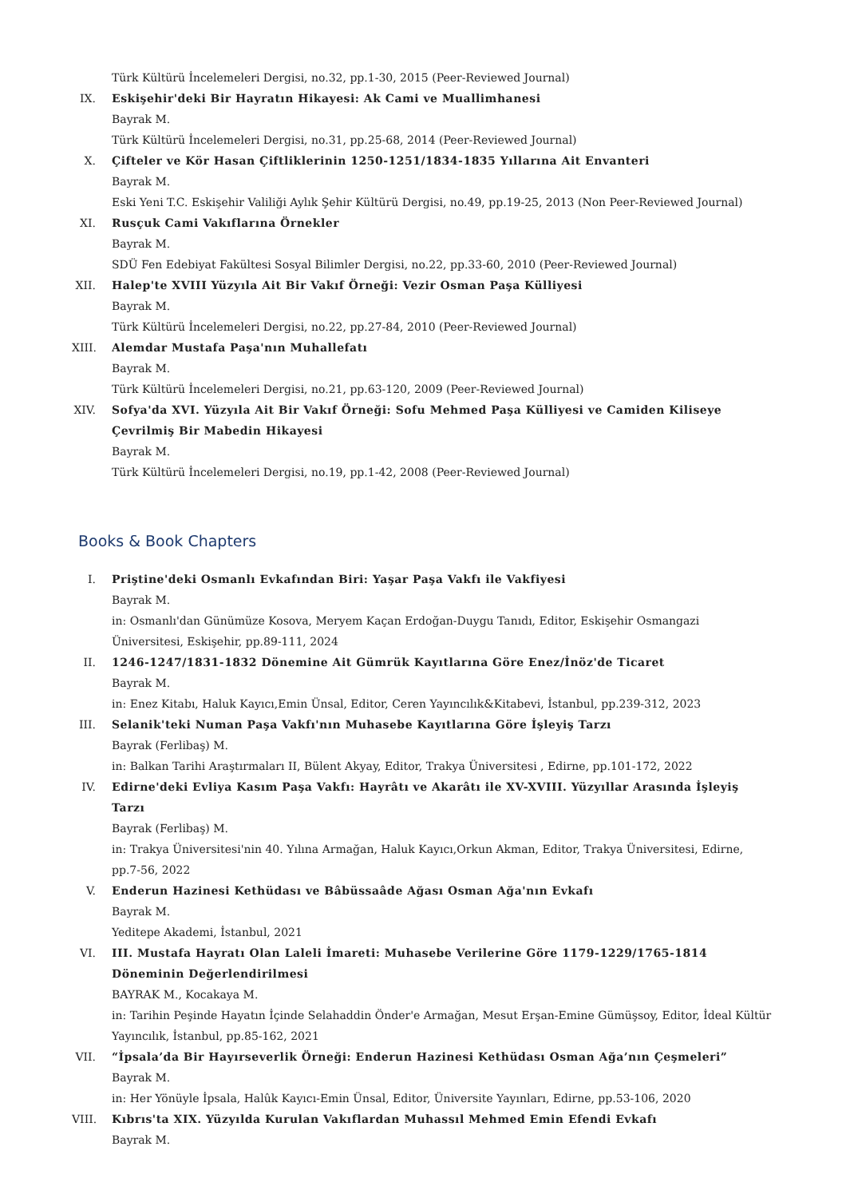Türk Kültürü İncelemeleri Dergisi, no.32, pp.1-30, 2015 (Peer-Reviewed Journal)
IX. Eskişehir'deki Bir Hayratın Hikayesi: Ak Cami ve Muallimhanesi
Bayrak M.
Türk Kültürü İncelemeleri Dergisi, no.31, pp.25-68, 2014 (Peer-Reviewed Journal)
X. Çifteler ve Kör Hasan Çiftliklerinin 1250-1251/1834-1835 Yıllarına Ait Envanteri
Bayrak M.
Eski Yeni T.C. Eskişehir Valiliği Aylık Şehir Kültürü Dergisi, no.49, pp.19-25, 2013 (Non Peer-Reviewed Journal)
XI. Rusçuk Cami Vakıflarına Örnekler
Bayrak M.
SDÜ Fen Edebiyat Fakültesi Sosyal Bilimler Dergisi, no.22, pp.33-60, 2010 (Peer-Reviewed Journal)
XII.
Halep'te XVIII Yüzyıla Ait Bir Vakıf Örneği: Vezir Osman Paşa Külliyesi
Bayrak M.
Türk Kültürü İncelemeleri Dergisi, no.22, pp.27-84, 2010 (Peer-Reviewed Journal)
XIII.
Alemdar Mustafa Paşa'nın Muhallefatı
Bayrak M.
Türk Kültürü İncelemeleri Dergisi, no.21, pp.63-120, 2009 (Peer-Reviewed Journal)
XIV.
Sofya'da XVI. Yüzyıla Ait Bir Vakıf Örneği: Sofu Mehmed Paşa Külliyesi ve Camiden Kiliseye Çevrilmiş Bir Mabedin Hikayesi
Bayrak M.
Türk Kültürü İncelemeleri Dergisi, no.19, pp.1-42, 2008 (Peer-Reviewed Journal)
Books & Book Chapters
I. Priştine'deki Osmanlı Evkafından Biri: Yaşar Paşa Vakfı ile Vakfiyesi
Bayrak M.
in: Osmanlı'dan Günümüze Kosova, Meryem Kaçan Erdoğan-Duygu Tanıdı, Editor, Eskişehir Osmangazi Üniversitesi, Eskişehir, pp.89-111, 2024
II. 1246-1247/1831-1832 Dönemine Ait Gümrük Kayıtlarına Göre Enez/İnöz'de Ticaret
Bayrak M.
in: Enez Kitabı, Haluk Kayıcı,Emin Ünsal, Editor, Ceren Yayıncılık&Kitabevi, İstanbul, pp.239-312, 2023
III.
Selanik'teki Numan Paşa Vakfı'nın Muhasebe Kayıtlarına Göre İşleyiş Tarzı
Bayrak (Ferlibaş) M.
in: Balkan Tarihi Araştırmaları II, Bülent Akyay, Editor, Trakya Üniversitesi , Edirne, pp.101-172, 2022
IV. Edirne'deki Evliya Kasım Paşa Vakfı: Hayrâtı ve Akarâtı ile XV-XVIII. Yüzyıllar Arasında İşleyiş Tarzı
Bayrak (Ferlibaş) M.
in: Trakya Üniversitesi'nin 40. Yılına Armağan, Haluk Kayıcı,Orkun Akman, Editor, Trakya Üniversitesi, Edirne, pp.7-56, 2022
V. Enderun Hazinesi Kethüdası ve Bâbüssaâde Ağası Osman Ağa'nın Evkafı
Bayrak M.
Yeditepe Akademi, İstanbul, 2021
VI. III. Mustafa Hayratı Olan Laleli İmareti: Muhasebe Verilerine Göre 1179-1229/1765-1814 Döneminin Değerlendirilmesi
BAYRAK M., Kocakaya M.
in: Tarihin Peşinde Hayatın İçinde Selahaddin Önder'e Armağan, Mesut Erşan-Emine Gümüşsoy, Editor, İdeal Kültür Yayıncılık, İstanbul, pp.85-162, 2021
VII.
“İpsala’da Bir Hayırseverlik Örneği: Enderun Hazinesi Kethüdası Osman Ağa’nın Çeşmeleri”
Bayrak M.
in: Her Yönüyle İpsala, Halûk Kayıcı-Emin Ünsal, Editor, Üniversite Yayınları, Edirne, pp.53-106, 2020
VIII.
Kıbrıs'ta XIX. Yüzyılda Kurulan Vakıflardan Muhassıl Mehmed Emin Efendi Evkafı
Bayrak M.